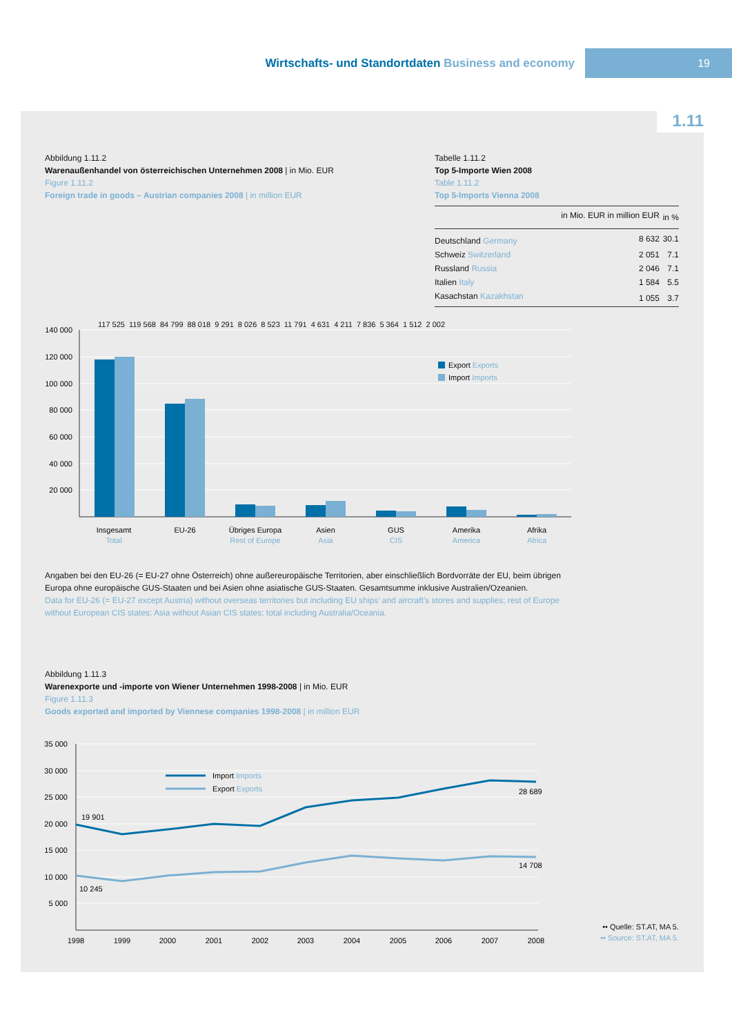Wirtschafts- und Standortdaten Business and economy
19
1.11
Abbildung 1.11.2
Warenaußenhandel von österreichischen Unternehmen 2008 | in Mio. EUR
Figure 1.11.2
Foreign trade in goods – Austrian companies 2008 | in million EUR
Tabelle 1.11.2
Top 5-Importe Wien 2008
Table 1.11.2
Top 5-Imports Vienna 2008
| | in Mio. EUR in million EUR | in % |
| --- | --- | --- |
| Deutschland Germany | 8 632 | 30.1 |
| Schweiz Switzerland | 2 051 | 7.1 |
| Russland Russia | 2 046 | 7.1 |
| Italien Italy | 1 584 | 5.5 |
| Kasachstan Kazakhstan | 1 055 | 3.7 |
140 000
120 000
100 000
80 000
60 000
40 000
20 000
Insgesamt
Total
EU-26
Übriges Europa
Rest of Europe
Asien
Asia
GUS
CIS
Amerika
America
Afrika
Africa
Export Exports
Import Imports
117 525 119 568 84 799 88 018 9 291 8 026 8 523 11 791 4 631 4 211 7 836 5 364 1 512 2 002
Angaben bei den EU-26 (= EU-27 ohne Österreich) ohne außereuropäische Territorien, aber einschließlich Bordvorräte der EU, beim übrigen Europa ohne europäische GUS-Staaten und bei Asien ohne asiatische GUS-Staaten. Gesamtsumme inklusive Australien/Ozeanien.
Data for EU-26 (= EU-27 except Austria) without overseas territories but including EU ships’ and aircraft’s stores and supplies; rest of Europe without European CIS states; Asia without Asian CIS states; total including Australia/Oceania.
Abbildung 1.11.3
Warenexporte und -importe von Wiener Unternehmen 1998-2008 | in Mio. EUR
Figure 1.11.3
Goods exported and imported by Viennese companies 1998-2008 | in million EUR
35 000
30 000
25 000
20 000
15 000
10 000
5 000
1998
1999
2000
2001
2002
2003
2004
2005
2006
2007
2008
19 901
10 245
28 689
14 708
Import Imports
Export Exports
•• Quelle: ST.AT, MA 5.
•• Source: ST.AT, MA 5.